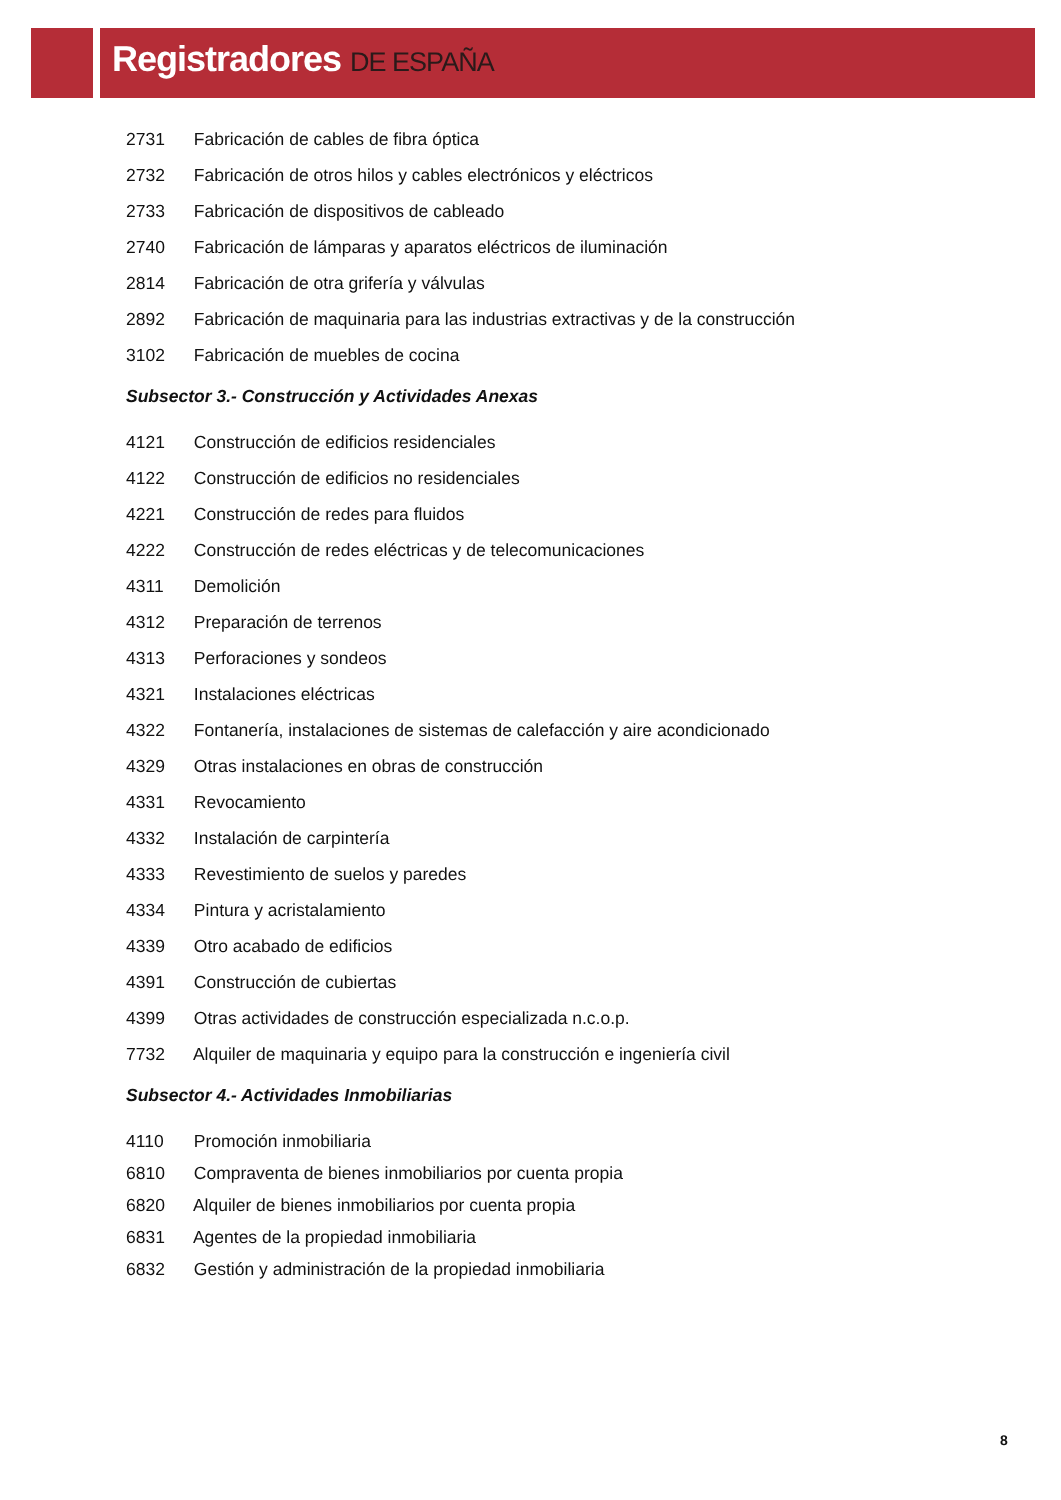Registradores DE ESPAÑA
2731 Fabricación de cables de fibra óptica
2732 Fabricación de otros hilos y cables electrónicos y eléctricos
2733 Fabricación de dispositivos de cableado
2740 Fabricación de lámparas y aparatos eléctricos de iluminación
2814 Fabricación de otra grifería y válvulas
2892 Fabricación de maquinaria para las industrias extractivas y de la construcción
3102 Fabricación de muebles de cocina
Subsector 3.- Construcción y Actividades Anexas
4121 Construcción de edificios residenciales
4122 Construcción de edificios no residenciales
4221 Construcción de redes para fluidos
4222 Construcción de redes eléctricas y de telecomunicaciones
4311 Demolición
4312 Preparación de terrenos
4313 Perforaciones y sondeos
4321 Instalaciones eléctricas
4322 Fontanería, instalaciones de sistemas de calefacción y aire acondicionado
4329 Otras instalaciones en obras de construcción
4331 Revocamiento
4332 Instalación de carpintería
4333 Revestimiento de suelos y paredes
4334 Pintura y acristalamiento
4339 Otro acabado de edificios
4391 Construcción de cubiertas
4399 Otras actividades de construcción especializada n.c.o.p.
7732 Alquiler de maquinaria y equipo para la construcción e ingeniería civil
Subsector 4.- Actividades Inmobiliarias
4110 Promoción inmobiliaria
6810 Compraventa de bienes inmobiliarios por cuenta propia
6820 Alquiler de bienes inmobiliarios por cuenta propia
6831 Agentes de la propiedad inmobiliaria
6832 Gestión y administración de la propiedad inmobiliaria
8